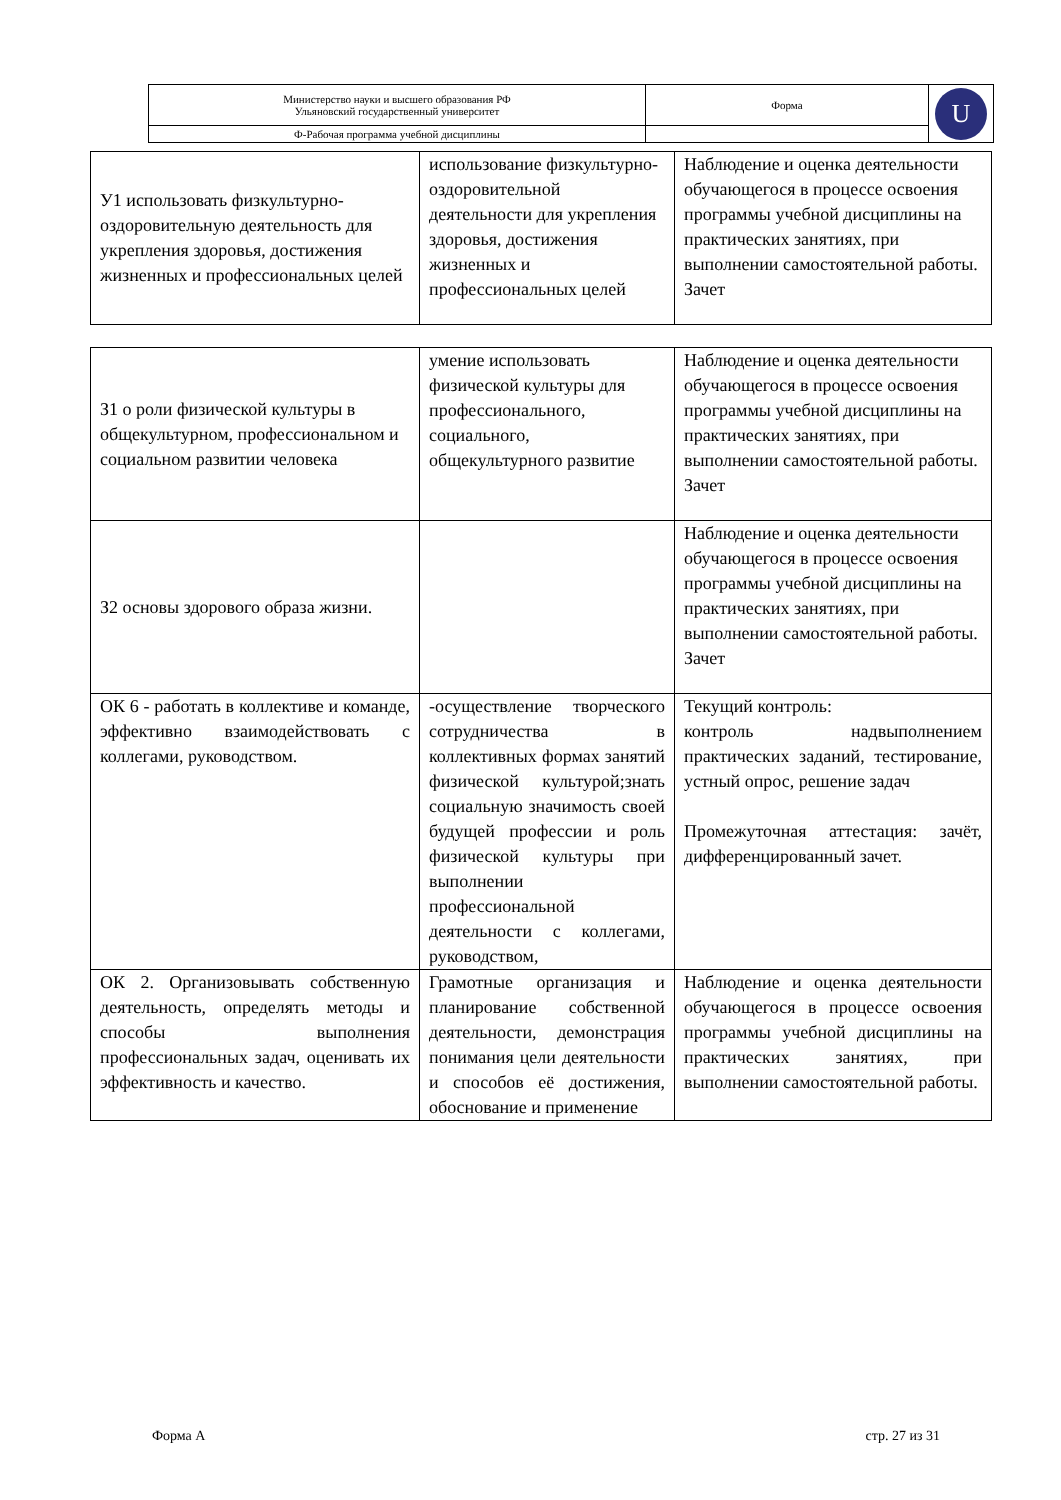| Министерство науки и высшего образования РФ Ульяновский государственный университет | Форма | U |
| Ф-Рабочая программа учебной дисциплины | | |
| У1 использовать физкультурно-оздоровительную деятельность для укрепления здоровья, достижения жизненных и профессиональных целей | использование физкультурно-оздоровительной деятельности для укрепления здоровья, достижения жизненных и профессиональных целей | Наблюдение и оценка деятельности обучающегося в процессе освоения программы учебной дисциплины на практических занятиях, при выполнении самостоятельной работы. Зачет |
| З1 о роли физической культуры в общекультурном, профессиональном и социальном развитии человека | умение использовать физической культуры для профессионального, социального, общекультурного развитие | Наблюдение и оценка деятельности обучающегося в процессе освоения программы учебной дисциплины на практических занятиях, при выполнении самостоятельной работы. Зачет |
| З2 основы здорового образа жизни. | | Наблюдение и оценка деятельности обучающегося в процессе освоения программы учебной дисциплины на практических занятиях, при выполнении самостоятельной работы. Зачет |
| ОК 6 - работать в коллективе и команде, эффективно взаимодействовать с коллегами, руководством. | -осуществление творческого сотрудничества в коллективных формах занятий физической культурой;знать социальную значимость своей будущей профессии и роль физической культуры при выполнении профессиональной деятельности с коллегами, руководством, | Текущий контроль: контроль надвыполнением практических заданий, тестирование, устный опрос, решение задач Промежуточная аттестация: зачёт, дифференцированный зачет. |
| ОК 2. Организовывать собственную деятельность, определять методы и способы выполнения профессиональных задач, оценивать их эффективность и качество. | Грамотные организация и планирование собственной деятельности, демонстрация понимания цели деятельности и способов её достижения, обоснование и применение | Наблюдение и оценка деятельности обучающегося в процессе освоения программы учебной дисциплины на практических занятиях, при выполнении самостоятельной работы. |
Форма А стр. 27 из 31